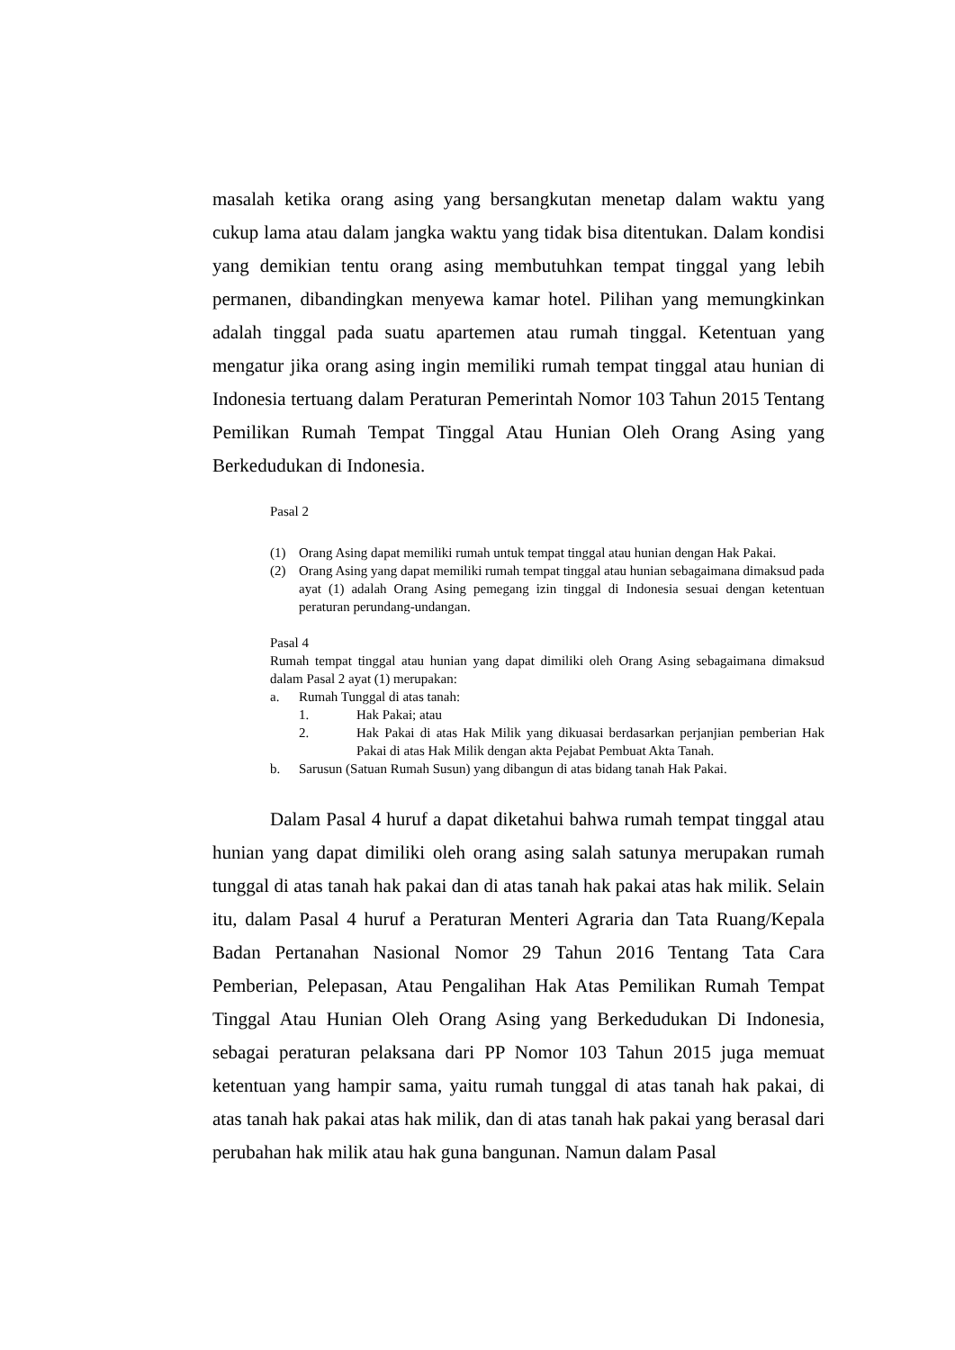masalah ketika orang asing yang bersangkutan menetap dalam waktu yang cukup lama atau dalam jangka waktu yang tidak bisa ditentukan. Dalam kondisi yang demikian tentu orang asing membutuhkan tempat tinggal yang lebih permanen, dibandingkan menyewa kamar hotel. Pilihan yang memungkinkan adalah tinggal pada suatu apartemen atau rumah tinggal. Ketentuan yang mengatur jika orang asing ingin memiliki rumah tempat tinggal atau hunian di Indonesia tertuang dalam Peraturan Pemerintah Nomor 103 Tahun 2015 Tentang Pemilikan Rumah Tempat Tinggal Atau Hunian Oleh Orang Asing yang Berkedudukan di Indonesia.
Pasal 2
(1) Orang Asing dapat memiliki rumah untuk tempat tinggal atau hunian dengan Hak Pakai.
(2) Orang Asing yang dapat memiliki rumah tempat tinggal atau hunian sebagaimana dimaksud pada ayat (1) adalah Orang Asing pemegang izin tinggal di Indonesia sesuai dengan ketentuan peraturan perundang-undangan.
Pasal 4
Rumah tempat tinggal atau hunian yang dapat dimiliki oleh Orang Asing sebagaimana dimaksud dalam Pasal 2 ayat (1) merupakan:
a. Rumah Tunggal di atas tanah:
1. Hak Pakai; atau
2. Hak Pakai di atas Hak Milik yang dikuasai berdasarkan perjanjian pemberian Hak Pakai di atas Hak Milik dengan akta Pejabat Pembuat Akta Tanah.
b. Sarusun (Satuan Rumah Susun) yang dibangun di atas bidang tanah Hak Pakai.
Dalam Pasal 4 huruf a dapat diketahui bahwa rumah tempat tinggal atau hunian yang dapat dimiliki oleh orang asing salah satunya merupakan rumah tunggal di atas tanah hak pakai dan di atas tanah hak pakai atas hak milik. Selain itu, dalam Pasal 4 huruf a Peraturan Menteri Agraria dan Tata Ruang/Kepala Badan Pertanahan Nasional Nomor 29 Tahun 2016 Tentang Tata Cara Pemberian, Pelepasan, Atau Pengalihan Hak Atas Pemilikan Rumah Tempat Tinggal Atau Hunian Oleh Orang Asing yang Berkedudukan Di Indonesia, sebagai peraturan pelaksana dari PP Nomor 103 Tahun 2015 juga memuat ketentuan yang hampir sama, yaitu rumah tunggal di atas tanah hak pakai, di atas tanah hak pakai atas hak milik, dan di atas tanah hak pakai yang berasal dari perubahan hak milik atau hak guna bangunan. Namun dalam Pasal